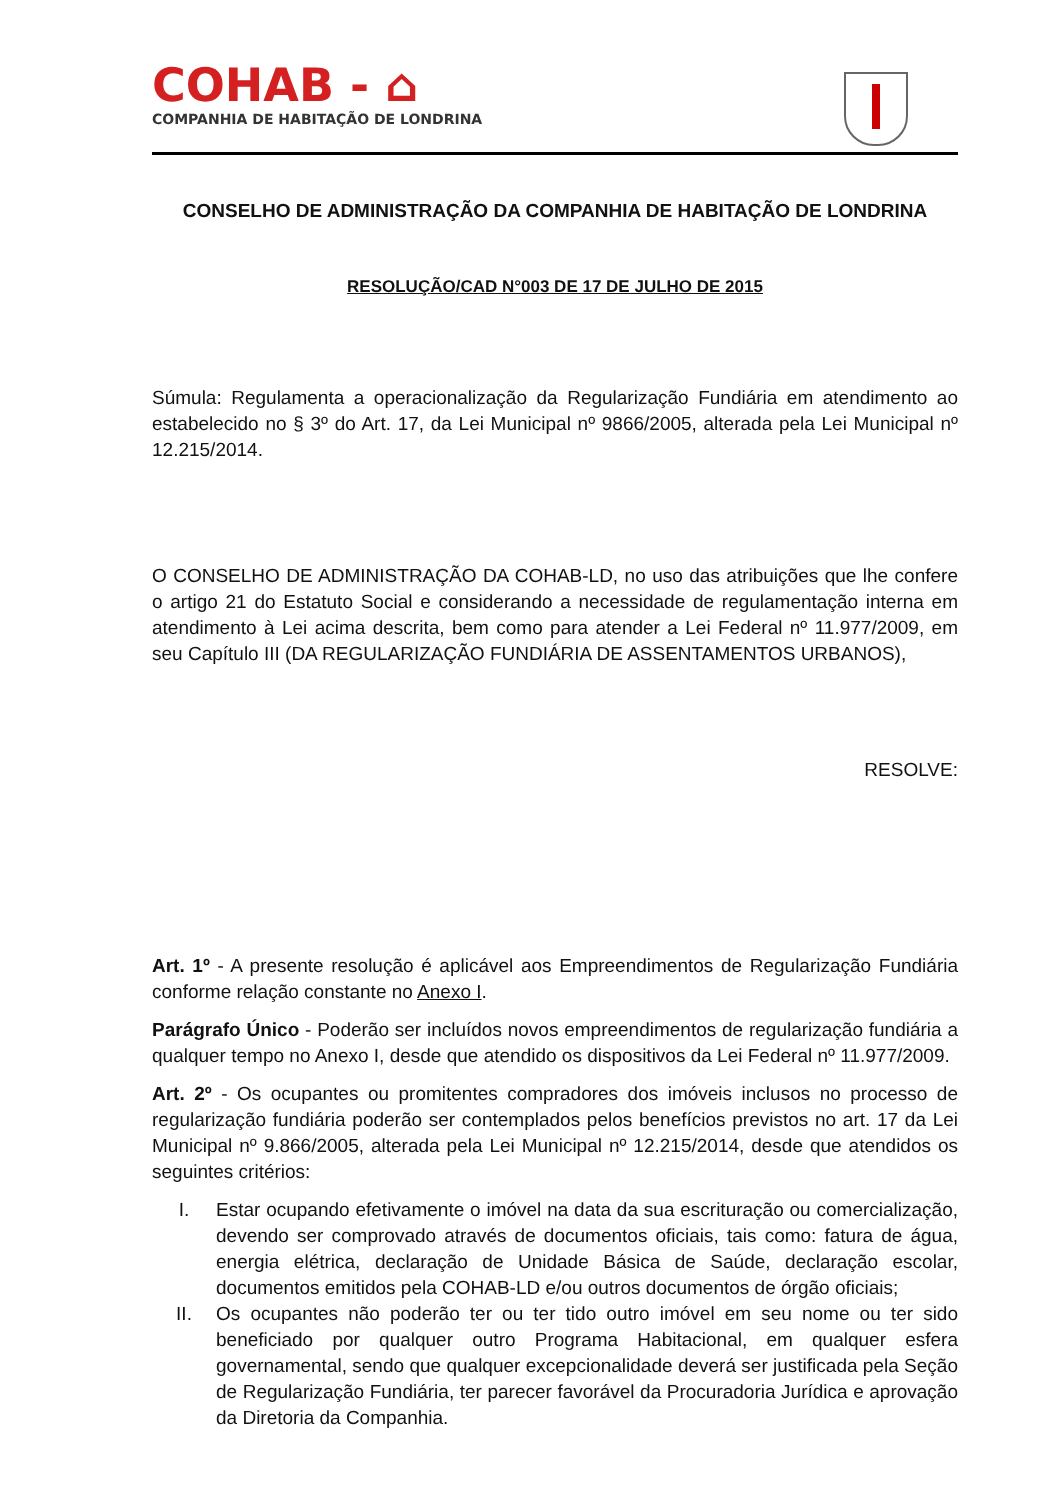COHAB - ⌂
COMPANHIA DE HABITAÇÃO DE LONDRINA
CONSELHO DE ADMINISTRAÇÃO DA COMPANHIA DE HABITAÇÃO DE LONDRINA
RESOLUÇÃO/CAD N°003 DE 17 DE JULHO DE 2015
Súmula: Regulamenta a operacionalização da Regularização Fundiária em atendimento ao estabelecido no § 3º do Art. 17, da Lei Municipal nº 9866/2005, alterada pela Lei Municipal nº 12.215/2014.
O CONSELHO DE ADMINISTRAÇÃO DA COHAB-LD, no uso das atribuições que lhe confere o artigo 21 do Estatuto Social e considerando a necessidade de regulamentação interna em atendimento à Lei acima descrita, bem como para atender a Lei Federal nº 11.977/2009, em seu Capítulo III (DA REGULARIZAÇÃO FUNDIÁRIA DE ASSENTAMENTOS URBANOS),
RESOLVE:
Art. 1º - A presente resolução é aplicável aos Empreendimentos de Regularização Fundiária conforme relação constante no Anexo I.
Parágrafo Único - Poderão ser incluídos novos empreendimentos de regularização fundiária a qualquer tempo no Anexo I, desde que atendido os dispositivos da Lei Federal nº 11.977/2009.
Art. 2º - Os ocupantes ou promitentes compradores dos imóveis inclusos no processo de regularização fundiária poderão ser contemplados pelos benefícios previstos no art. 17 da Lei Municipal nº 9.866/2005, alterada pela Lei Municipal nº 12.215/2014, desde que atendidos os seguintes critérios:
I. Estar ocupando efetivamente o imóvel na data da sua escrituração ou comercialização, devendo ser comprovado através de documentos oficiais, tais como: fatura de água, energia elétrica, declaração de Unidade Básica de Saúde, declaração escolar, documentos emitidos pela COHAB-LD e/ou outros documentos de órgão oficiais;
II. Os ocupantes não poderão ter ou ter tido outro imóvel em seu nome ou ter sido beneficiado por qualquer outro Programa Habitacional, em qualquer esfera governamental, sendo que qualquer excepcionalidade deverá ser justificada pela Seção de Regularização Fundiária, ter parecer favorável da Procuradoria Jurídica e aprovação da Diretoria da Companhia.